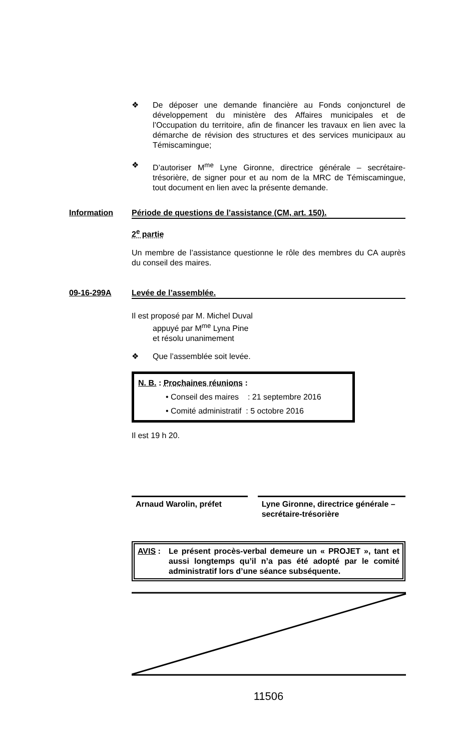❖ De déposer une demande financière au Fonds conjoncturel de développement du ministère des Affaires municipales et de l’Occupation du territoire, afin de financer les travaux en lien avec la démarche de révision des structures et des services municipaux au Témiscamingue;
❖ D’autoriser M<sup>me</sup> Lyne Gironne, directrice générale – secrétaire-trésorière, de signer pour et au nom de la MRC de Témiscamingue, tout document en lien avec la présente demande.
Information Période de questions de l’assistance (CM, art. 150).
2<sup>e</sup> partie
Un membre de l’assistance questionne le rôle des membres du CA auprès du conseil des maires.
09-16-299A Levée de l’assemblée.
Il est proposé par M. Michel Duval
appuyé par M<sup>me</sup> Lyna Pine
et résolu unanimement
❖ Que l’assemblée soit levée.
N. B. : Prochaines réunions :
• Conseil des maires : 21 septembre 2016
• Comité administratif : 5 octobre 2016
Il est 19 h 20.
Arnaud Warolin, préfet Lyne Gironne, directrice générale – secrétaire-trésorière
AVIS : Le présent procès-verbal demeure un « PROJET », tant et aussi longtemps qu’il n’a pas été adopté par le comité administratif lors d’une séance subséquente.
11506